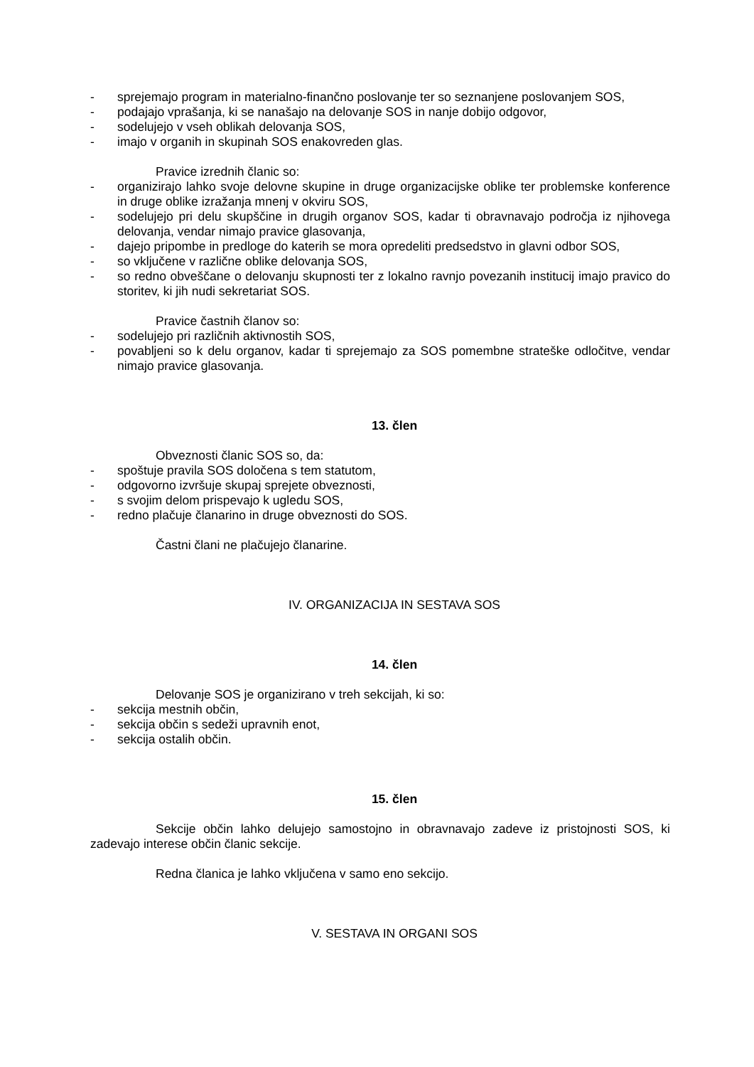- sprejemajo program in materialno-finančno poslovanje ter so seznanjene poslovanjem SOS,
- podajajo vprašanja, ki se nanašajo na delovanje SOS in nanje dobijo odgovor,
- sodelujejo v vseh oblikah delovanja SOS,
- imajo v organih in skupinah SOS enakovreden glas.
Pravice izrednih članic so:
- organizirajo lahko svoje delovne skupine in druge organizacijske oblike ter problemske konference in druge oblike izražanja mnenj v okviru SOS,
- sodelujejo pri delu skupščine in drugih organov SOS, kadar ti obravnavajo področja iz njihovega delovanja, vendar nimajo pravice glasovanja,
- dajejo pripombe in predloge do katerih se mora opredeliti predsedstvo in glavni odbor SOS,
- so vključene v različne oblike delovanja SOS,
- so redno obveščane o delovanju skupnosti ter z lokalno ravnjo povezanih institucij imajo pravico do storitev, ki jih nudi sekretariat SOS.
Pravice častnih članov so:
- sodelujejo pri različnih aktivnostih SOS,
- povabljeni so k delu organov, kadar ti sprejemajo za SOS pomembne strateške odločitve, vendar nimajo pravice glasovanja.
13. člen
Obveznosti članic SOS so, da:
- spoštuje pravila SOS določena s tem statutom,
- odgovorno izvršuje skupaj sprejete obveznosti,
- s svojim delom prispevajo k ugledu SOS,
- redno plačuje članarino in druge obveznosti do SOS.
Častni člani ne plačujejo članarine.
IV. ORGANIZACIJA IN SESTAVA SOS
14. člen
Delovanje SOS je organizirano v treh sekcijah, ki so:
- sekcija mestnih občin,
- sekcija občin s sedeži upravnih enot,
- sekcija ostalih občin.
15. člen
Sekcije občin lahko delujejo samostojno in obravnavajo zadeve iz pristojnosti SOS, ki zadevajo interese občin članic sekcije.
Redna članica je lahko vključena v samo eno sekcijo.
V. SESTAVA IN ORGANI SOS